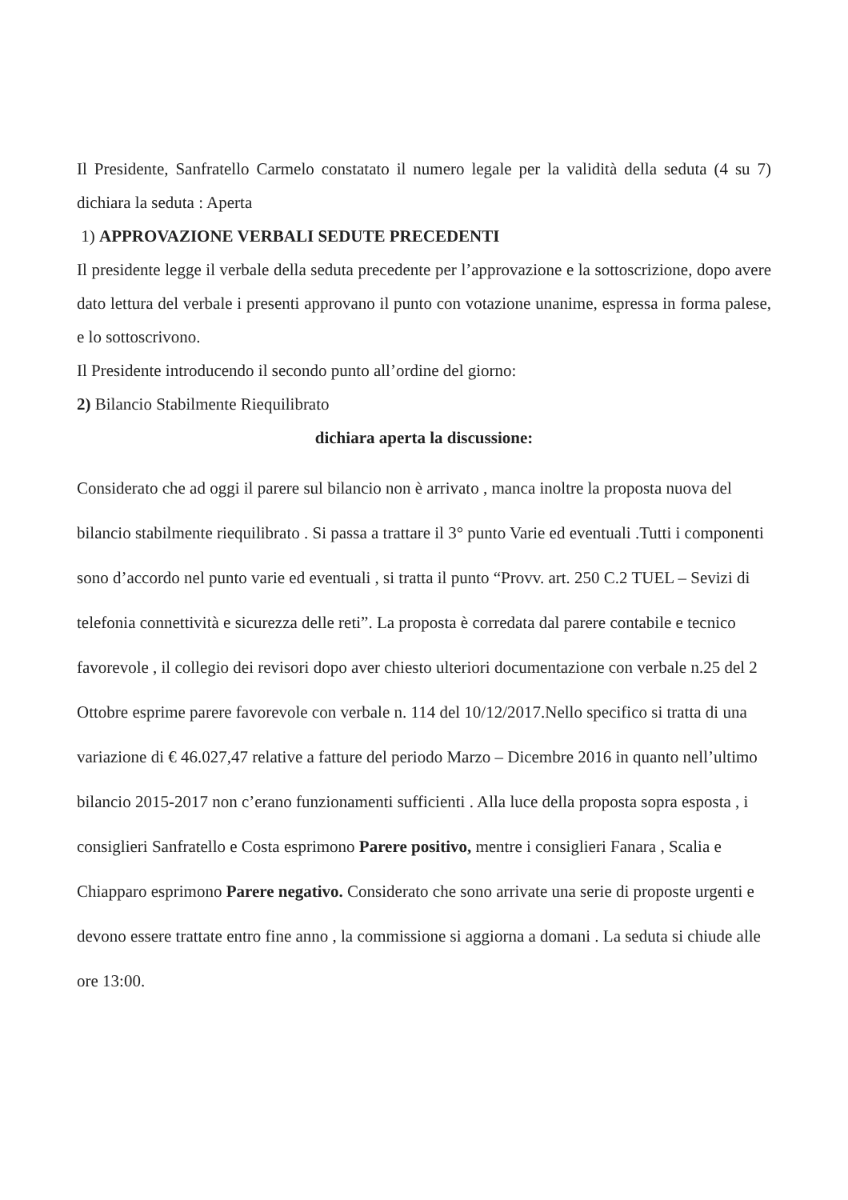Il Presidente, Sanfratello Carmelo constatato il numero legale per la validità della seduta (4 su 7) dichiara la seduta : Aperta
1) APPROVAZIONE VERBALI SEDUTE PRECEDENTI
Il presidente legge il verbale della seduta precedente per l’approvazione e la sottoscrizione, dopo avere dato lettura del verbale i presenti approvano il punto con votazione unanime, espressa in forma palese, e lo sottoscrivono.
Il Presidente introducendo il secondo punto all’ordine del giorno:
2) Bilancio Stabilmente Riequilibrato
dichiara aperta la discussione:
Considerato che ad oggi il parere sul bilancio non è arrivato , manca inoltre la proposta nuova del bilancio stabilmente riequilibrato . Si passa a trattare il 3° punto Varie ed eventuali .Tutti i componenti sono d’accordo nel punto varie ed eventuali , si tratta il punto “Provv. art. 250 C.2 TUEL – Sevizi di telefonia connettività e sicurezza delle reti”. La proposta è corredata dal parere contabile e tecnico favorevole , il collegio dei revisori dopo aver chiesto ulteriori documentazione con verbale n.25 del 2 Ottobre esprime parere favorevole con verbale n. 114 del 10/12/2017.Nello specifico si tratta di una variazione di € 46.027,47 relative a fatture del periodo Marzo – Dicembre 2016 in quanto nell’ultimo bilancio 2015-2017 non c’erano funzionamenti sufficienti . Alla luce della proposta sopra esposta , i consiglieri Sanfratello e Costa esprimono Parere positivo, mentre i consiglieri Fanara , Scalia e Chiapparo esprimono Parere negativo. Considerato che sono arrivate una serie di proposte urgenti e devono essere trattate entro fine anno , la commissione si aggiorna a domani . La seduta si chiude alle ore 13:00.